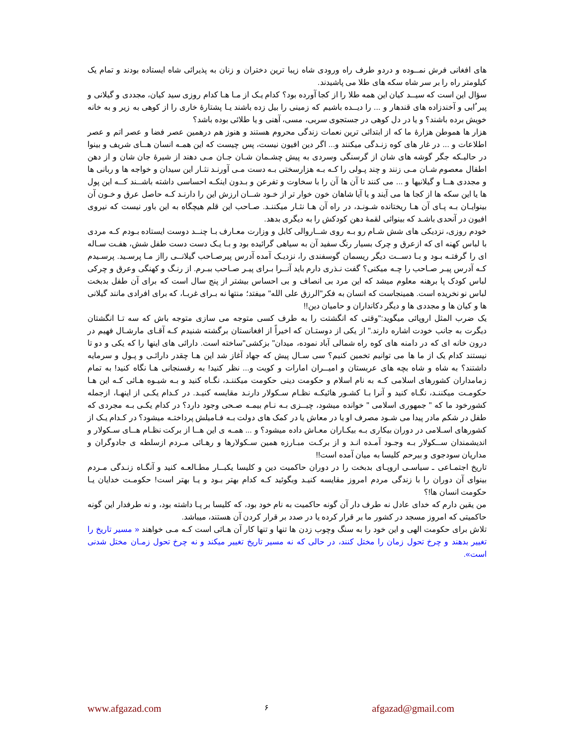های افغانی فرش نمــوده و دردو طرف راه ورودی شاه زیبا ترین دختران و زنان به پذیرائی شاه ایستاده بودند و تمام یک کیلومتر راه را بر سر شاه سکه های طلا می پاشیدند.
سؤال این است که سیــد کیان این همه طلا را از کجا آورده بود؟ کدام یـک از مـا هـا کدام روزی سید کیان، مجددی و گیلانی و پیر ُابی و آخندزاده های قندهار و ... را دیــده باشیم که زمینی را بیل زده باشند یـا پشتارۀ خاری را از کوهی به زیر و به خانه خویش برده باشند؟ و یا در دل کوهی در جستجوی سربی، مسی، آهنی و یا طلائی بوده باشد؟
هزار ها هموطن هزارۀ ما که از ابتدائی ترین نعمات زندگی محروم هستند و هنوز هم درهمین عصر فضا و عصر اتم و عصر اطلاعات و ... در غار های کوه زنـدگی میکنند و... اگر دین افیون نیست، پس چیست که این همـه انسان هــای شریف و بینوا در حالیـکه جگر گوشه های شان از گرسنگی وسردی به پیش چشـمان شـان جـان مـی دهند از شیرۀ جان شان و از دهن اطفال معصوم شـان مـی زنند و چند پـولی را کـه بـه هزارسختی بـه دست مـی آورنـد نثـار این سیدان و خواجه ها و ربانی ها و مجددی هــا و گیلانیها و ... می کنند تا آن ها آن را با سخاوت و تفرعن و بـدون اینکـه احساسی داشته باشــند کــه این پول ها یا این سکه ها از کجا ها می آیند و یا آیا شاهان خون خوار تر از خـود شــان ارزش این را دارنـد کـه حاصل عرق و خـون آن بینوایـان بـه پـای آن هـا ریختانده شـونـد، در راه آن هـا نثـار میکننـد. صـاحب این قلم هیچگاه به این باور نیست که نیروی افیون در آنحدی باشـد که بینوائی لقمۀ دهن کودکش را به دیگری بدهد.
خودم روزی، نزدیکی های شش شـام رو بـه روی شــاروالی کابل و وزارت معـارف بـا چنــد دوست ایستاده بـودم کـه مردی با لباس کهنه ای که ازعرق و چرک بسیار رنگ سفید آن به سیاهی گرائیده بود و بـا یـک دست دست طفل شش، هفـت سـاله ای را گرفتـه بـود و بـا دســت دیگر ریسمان گوسفندی را، نزدیـک آمده آدرس پیرصـاحب گیلانــی رااز مـا پرسـید. پرسـیدم کـه آدرس پیـر صـاحب را چـه میکنی؟ گفت نـذری دارم باید آنــرا بـرای پیـر صـاحب ببـرم. از رنـگ و کهنگی وعرق و چرکی لباس کودک پا برهنه معلوم میشد که این مرد بی انصاف و بی احساس بیشتر از پنج سال است که برای آن طفل بدبخت لباس نو نخریده است. همینجاست که انسان به فکر"الرزق علی الله" میفتد؛ منتها نه بـرای غربـا، که برای افرادی مانند گیلانی ها و کیان ها و مجددی ها و دیگر دکانداران و حامیان دین!!
یک ضرب المثل اروپائی میگوید:"وقتی که انگشتت را به طرف کسی متوجه می سازی متوجه باش که سه تـا انگشتان دیگرت به جانب خودت اشاره دارند." از یکی از دوستـان که اخیراً از افغانستان برگشته شنیدم کـه آقـای مارشـال فهیم در درون خانه ای که در دامنه های کوه راه شمالی آباد نموده، میدان" بزکشی"ساخته است. دارائی های اینها را که یکی و دو تا نیستند کدام یک از ما ها می توانیم تخمین کنیم؟ سی سـال پیش که جهاد آغاز شد این هـا چقدر دارائـی و پـول و سرمایه داشتند؟ به شاه و شاه بچه های عربستان و امیــران امارات و کویت و... نظر کنید! به رفسنجانی هـا نگاه کنید! به تمام زمامداران کشورهای اسلامی کـه به نام اسلام و حکومت دینی حکومت میکننـد، نگـاه کنید و بـه شیـوه هـائی کـه این هـا حکومـت میکننـد، نگـاه کنید و آنرا بـا کشـور هائیکـه نظـام سـکولار دارنـد مقایسه کنیـد. در کـدام یکـی از اینهـا، ازجمله کشورخود ما که " جمهوری اسلامی " خوانده میشود، چیــزی بـه نـام بیمـه صـحی وجود دارد؟ در کدام یکـی بـه مجردی که طفل در شکم مادر پیدا می شـود مصرف او یا در معاش یا در کمک های دولت بـه فـامیلش پرداختـه میشود؟ در کـدام یـک از کشورهای اسـلامی در دوران بیکاری بـه بیکـاران معـاش داده میشود؟ و ... همـه ی این هــا از برکت نظـام هــای سـکولار و اندیشمندان ســکولار بـه وجـود آمـده انـد و از برکـت مبـارزه همین سـکولارها و رهـائی مـردم ازسلطه ی جادوگران و مداریان سودجوی و بیرحم کلیسا به میان آمده است!!
تاریخ اجتمـاعی ـ سیاسـی اروپـای بدبخت را در دوران حاکمیت دین و کلیسا یکبــار مطـالعـه کنید و آنگـاه زنـدگی مـردم بینوای آن دوران را با زندگی مردم امروز مقایسه کنیـد وبگوئید کـه کدام بهتر بـود و یـا بهتر است! حکومـت خدایان یـا حکومت انسان ها!؟
من یقین دارم که خدای عادل نه طرف دار آن گونه حاکمیت به نام خود بود، که کلیسا بر پـا داشته بود، و نه طرفدار این گونه حاکمیتی که امروز مسجد در کشور ما بر قرار کرده یا در صدد بر قرار کردن آن هستند، میباشد.
تلاش برای حکومت الهی و این خود را به سنگ وچوب زدن ها تنها و تنها کار آن هـائی است کـه مـی خواهند « مسیر تاریخ را تغییر بدهند و چرخ تحول زمان را مختل کنند، در حالی که نه مسیر تاریخ تغییر میکند و نه چرخ تحول زمـان مختل شدنی است».
www.afgazad.com ۶ afgazad@gmail.com